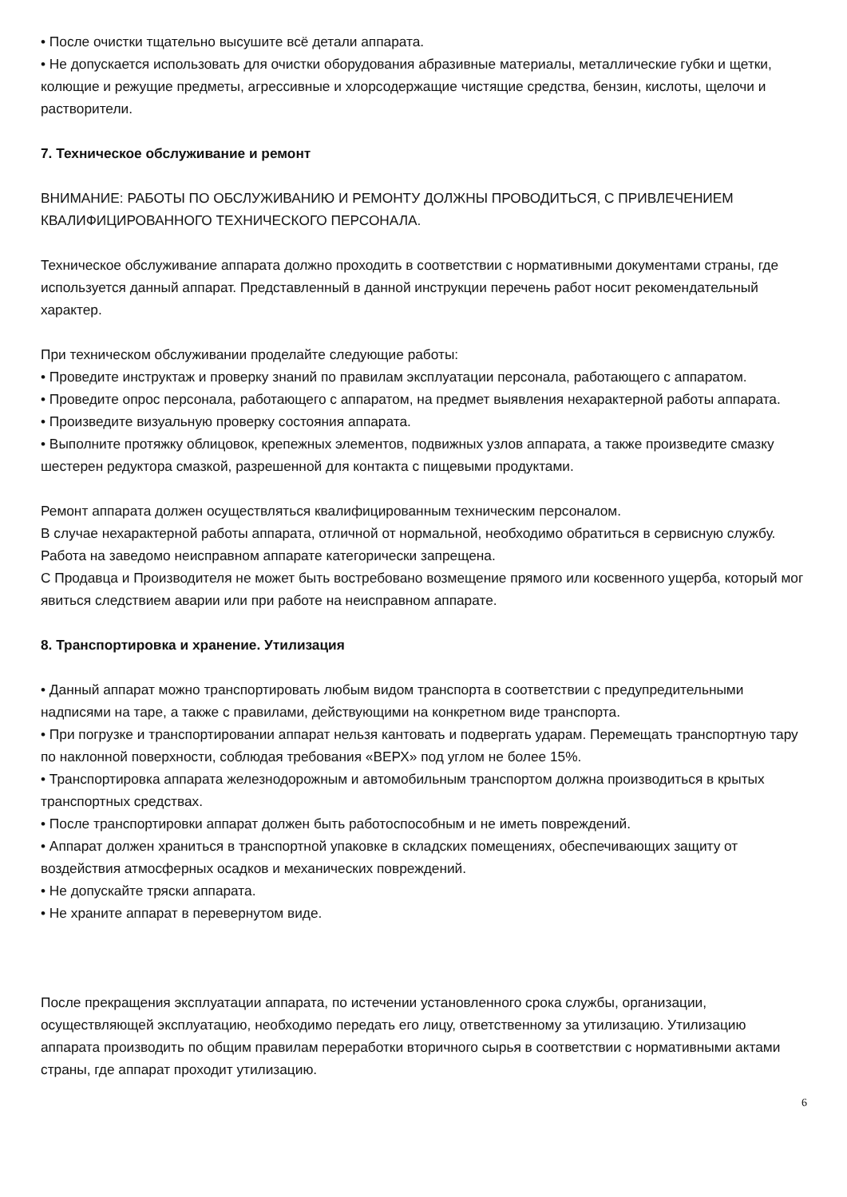• После очистки тщательно высушите всё детали аппарата.
• Не допускается использовать для очистки оборудования абразивные материалы, металлические губки и щетки, колющие и режущие предметы, агрессивные и хлорсодержащие чистящие средства, бензин, кислоты, щелочи и растворители.
7. Техническое обслуживание и ремонт
ВНИМАНИЕ: РАБОТЫ ПО ОБСЛУЖИВАНИЮ И РЕМОНТУ ДОЛЖНЫ ПРОВОДИТЬСЯ, С ПРИВЛЕЧЕНИЕМ КВАЛИФИЦИРОВАННОГО ТЕХНИЧЕСКОГО ПЕРСОНАЛА.
Техническое обслуживание аппарата должно проходить в соответствии с нормативными документами страны, где используется данный аппарат. Представленный в данной инструкции перечень работ носит рекомендательный характер.
При техническом обслуживании проделайте следующие работы:
• Проведите инструктаж и проверку знаний по правилам эксплуатации персонала, работающего с аппаратом.
• Проведите опрос персонала, работающего с аппаратом, на предмет выявления нехарактерной работы аппарата.
• Произведите визуальную проверку состояния аппарата.
• Выполните протяжку облицовок, крепежных элементов, подвижных узлов аппарата, а также произведите смазку шестерен редуктора смазкой, разрешенной для контакта с пищевыми продуктами.
Ремонт аппарата должен осуществляться квалифицированным техническим персоналом.
В случае нехарактерной работы аппарата, отличной от нормальной, необходимо обратиться в сервисную службу.
Работа на заведомо неисправном аппарате категорически запрещена.
С Продавца и Производителя не может быть востребовано возмещение прямого или косвенного ущерба, который мог явиться следствием аварии или при работе на неисправном аппарате.
8. Транспортировка и хранение. Утилизация
• Данный аппарат можно транспортировать любым видом транспорта в соответствии с предупредительными надписями на таре, а также с правилами, действующими на конкретном виде транспорта.
• При погрузке и транспортировании аппарат нельзя кантовать и подвергать ударам. Перемещать транспортную тару по наклонной поверхности, соблюдая требования «ВЕРХ» под углом не более 15%.
• Транспортировка аппарата железнодорожным и автомобильным транспортом должна производиться в крытых транспортных средствах.
• После транспортировки аппарат должен быть работоспособным и не иметь повреждений.
• Аппарат должен храниться в транспортной упаковке в складских помещениях, обеспечивающих защиту от воздействия атмосферных осадков и механических повреждений.
• Не допускайте тряски аппарата.
• Не храните аппарат в перевернутом виде.
После прекращения эксплуатации аппарата, по истечении установленного срока службы, организации, осуществляющей эксплуатацию, необходимо передать его лицу, ответственному за утилизацию. Утилизацию аппарата производить по общим правилам переработки вторичного сырья в соответствии с нормативными актами страны, где аппарат проходит утилизацию.
6